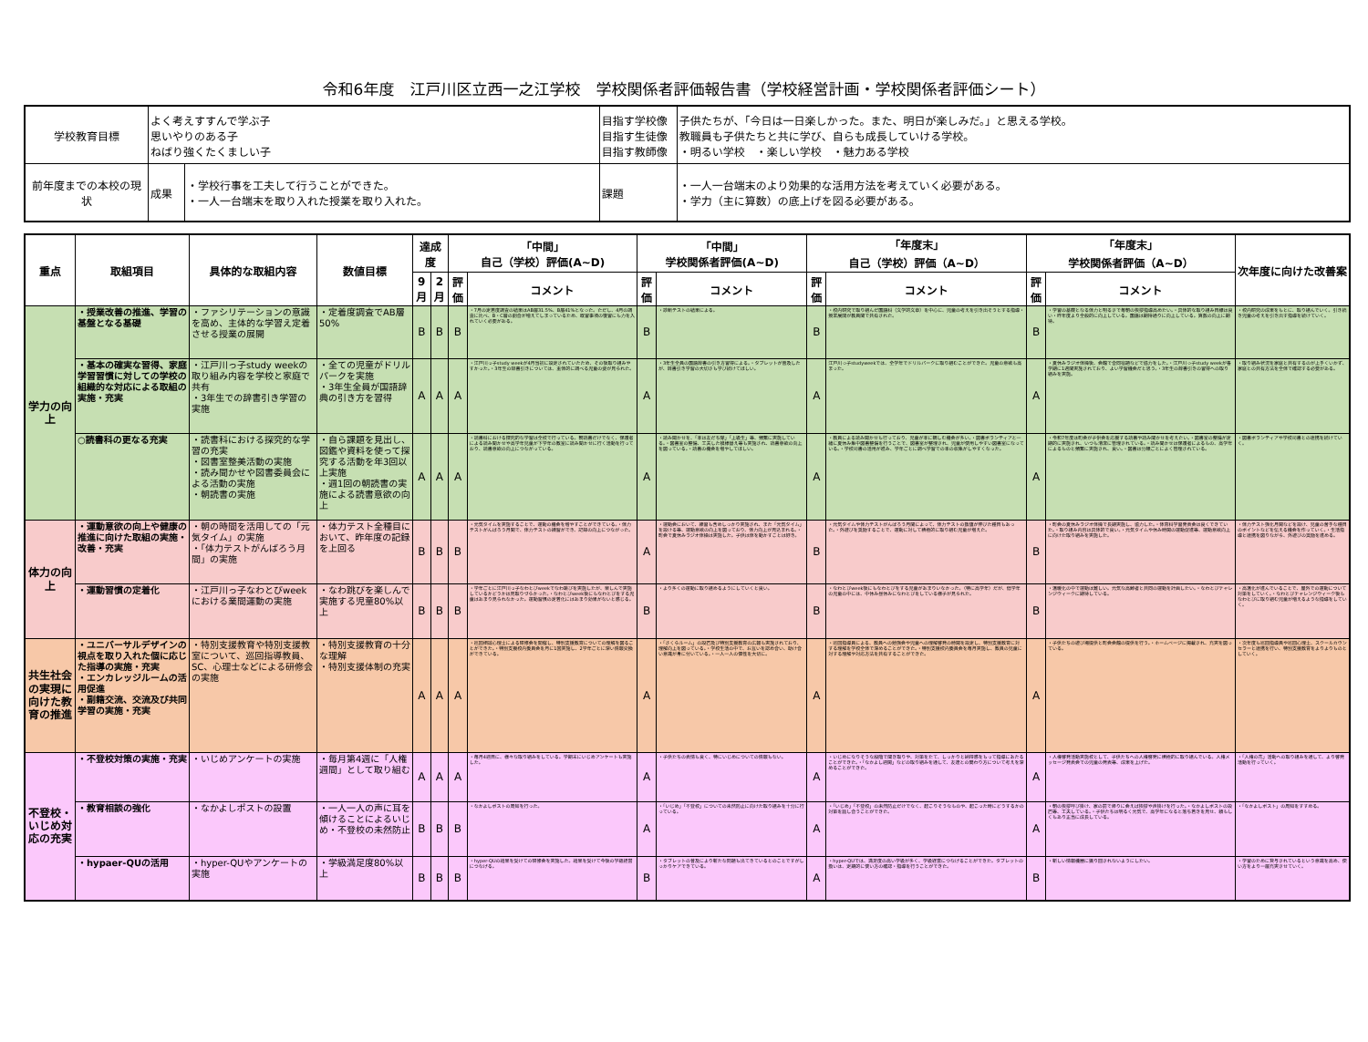令和6年度　江戸川区立西一之江学校　学校関係者評価報告書（学校経営計画・学校関係者評価シート）
| 学校教育目標 | よく考えすすんで学ぶ子 思いやりのある子 ねばり強くたくましい子 | | 目指す学校像 目指す生徒像 目指す教師像 | 子供たちが、「今日は一日楽しかった。また、明日が楽しみだ。」と思える学校。 教職員も子供たちと共に学び、自らも成長していける学校。 ・明るい学校 ・楽しい学校 ・魅力ある学校 |
| 前年度までの本校の現状 | 成果 | ・学校行事を工夫して行うことができた。 ・一人一台端末を取り入れた授業を取り入れた。 | 課題 | ・一人一台端末のより効果的な活用方法を考えていく必要がある。 ・学力（主に算数）の底上げを図る必要がある。 |
| 重点 | 取組項目 | 具体的な取組内容 | 数値目標 | 達成度 | | 「中間」 自己（学校）評価(A~D) | | 「中間」 学校関係者評価(A~D) | | 「年度末」 自己（学校）評価（A~D） | | 「年度末」 学校関係者評価（A~D） | | 次年度に向けた改善案 |
| --- | --- | --- | --- | --- | --- | --- | --- | --- | --- | --- | --- | --- | --- | --- |
| | | | | 9月 | 2月 | 評価 | コメント | 評価 | コメント | 評価 | コメント | 評価 | コメント | |
| 学力の向上 | ・授業改善の推進、学習の基盤となる基礎 | ・ファシリテーションの意識を高め、主体的な学習え定着させる授業の展開 | ・定着度調査でAB層50% | B | B | B | ・7月の定着度調査の結果はAB層31.5%、B層41%となった。ただし、4月の調査に比べ、B・C層の割合が増えてしまっているため、既習事項の復習にも力を入れていく必要がある。 | B | ・診断テストの結果による。 | B | ・校内研究で取り組んだ国語科（文学的文章）を中心に、児童の考えを引き出そうとする指導・授業展開が教員間で共有された。 | B | ・学習の基礎となる体力と明るさで毎朝の挨拶指導高めたい。・具体的な取り組み目標は良い・昨年度より全般的に向上している。国語は期待通りに向上している。算数の向上に期待。 | ・校内研究の成果をもとに、取り組んでいく。引き続き児童の考えを引き出す指導を続けていく。 |
| | ・基本の確実な習得、家庭学習習慣に対しての学校の組織的な対応による取組の実施・充実 | ・江戸川っ子study weekの取り組み内容を学校と家庭で共有 ・3年生での辞書引き学習の実施 | ・全ての児童がドリルパークを実施 ・3年生全員が国語辞典の引き方を習得 | A | A | A | ・江戸川っ子study weekが4月当初に設定されていたため、その後取り組みやすかった。・3年生の辞書引きについては、主体的に調べる児童の姿が見られた。 | A | ・3年生全員の国語辞書の引き方習得による。・タブレットが普及したが、辞書引き学習の大切さも学び続けてほしい。 | A | 江戸川っ子studyweekでは、全学年でドリルパークに取り組むことができた。児童の意欲も高まった。 | A | ・夏休みラジオ体操後、会館で合同宿題などで協力をした。・江戸川っ子study weekが各学期に1週間実施されており、よい学習機会だと思う。・3年生の辞書引きの習得への取り組みを実施。 | ・取り組み状況を家庭と共有するのが上手くいかず、家庭との共有方法を全体で確認する必要がある。 |
| | ○読書科の更なる充実 | ・読書科における探究的な学習の充実 ・図書室整美活動の実施 ・読み聞かせや図書委員会による活動の実施 ・朝読書の実施 | ・自ら課題を見出し、図鑑や資料を使って探究する活動を年3回以上実施 ・週1回の朝読書の実施による読書意欲の向上 | A | A | A | ・読書科における探究的な学習は全校で行っている。朝読書だけでなく、保護者による読み聞かせや高学年児童が下学年の教室に読み聞かせに行く活動を行っており、読書意欲の向上につながっている。 | A | ・読み聞かせを、「本は友だち隊」「上級生」等、頻繁に実施している。・図書室の整備、工夫した模様替え等も実施され、読書意欲の向上を図っている。・読書の機会を増やしてほしい。 | A | ・教員による読み聞かせも行っており、児童が本に親しむ機会が多い。・図書ボランティアと一緒に夏休み集中図書整備を行うことで、図書室が整理され、児童が使用しやすい図書室になっている。・学校司書の活用が進み、学年ごとに調べ学習での本の収集がしやすくなった。 | A | ・令和7年度は町会が子供会を応援する読書や読み聞かせを考えたい。・図書室の整備が定期的に実施され、いつも清潔に管理されている。・読み聞かせは保護者によるもの、高学年によるものと頻繁に実施され、良い。・図書は分類ごとによく管理されている。 | ・図書ボランティアや学校司書との連携を続けていく。 |
| 体力の向上 | ・運動意欲の向上や健康の推進に向けた取組の実施・改善・充実 | ・朝の時間を活用しての「元気タイム」の実施 ・「体力テストがんばろう月間」の実施 | ・体力テスト全種目において、昨年度の記録を上回る | B | B | B | ・元気タイムを実施することで、運動の機会を増やすことができている。・体力テストがんばろう月間で、体力テストの練習ができ、記録の向上につながった。 | A | ・運動会において、練習も含めしっかり実施され、また「元気タイム」を設ける等、運動意欲の向上を図っており、体力向上が見込まれる。・町会で夏休みラジオ体操は実施した。子供は体を動かすことは好き。 | B | ・元気タイムや体力テストがんばろう月間によって、体力テストの数値が伸びた種目もあった。・外遊びを奨励することで、運動に対して積極的に取り組む児童が増えた。 | B | ・町会の夏休みラジオ体操で長期実施し、協力した。・体育科学習発表会は良くできていた。・取り組み内容は具体的で良い。・元気タイムや休み時間の運動促進等、運動意欲向上に向けた取り組みを実施した。 | ・体力テスト強化月間などを設け、児童の苦手な種目のポイントなどを伝える機会を作っていく。・生活指導と連携を図りながら、外遊びの奨励を進める。 |
| | ・運動習慣の定着化 | ・江戸川っ子なわとびweekにおける業間運動の実施 | ・なわ跳びを楽しんで実施する児童80%以上 | B | B | B | ・学年ごとに江戸川っ子なわとびweekでなわ跳びを実施したが、楽しんで実施しているかどうかは見取りづらかった。・なわとびweek後にもなわとびをする児童はあまり見られなかった。運動習慣の定着化にはあまり効果がないと感じる。 | B | ・より多くの運動に取り組めるようにしていくと良い。 | B | ・なわとびweek後にもなわとびをする児童があまりいなかった。（特に高学年）だが、低学年の児童の中には、中休み昼休みになわとびをしている様子が見られた。 | B | ・温暖化の中で運動は難しい。元気な高齢者と共同の運動を計画したい。・なわとびチャレンジウィークに期待している。 | ・高温化が進んでいることで、屋外での運動について対策をしていく。・なわとびチャレンジウィーク後もなわとびに取り組む児童が増えるような指導をしていく。 |
| 共生社会の実現に向けた教育の推進 | ・ユニバーサルデザインの視点を取り入れた個に応じた指導の実施・充実 ・エンカレッジルームの活用促進 ・副籍交流、交流及び共同学習の実施・充実 | ・特別支援教育や特別支援教室について、巡回指導教員、SC、心理士などによる研修会の実施 | ・特別支援教育の十分な理解 ・特別支援体制の充実 | A | A | A | ・巡回相談心理士による研修会を開催し、特別支援教育についての理解を図ることができた。・特別支援校内委員会を月に1回実施し、2学年ごとに深い情報交換ができている。 | A | ・「さくらルーム」の設置及び特別支援教育の広報も実施されており、理解向上を図っている。・学校生活の中で、お互いを認め合い、助け合い意識が身に付いている。・一人一人の個性を大切に。 | A | ・巡回指導員による、教員への勉強会や児童への理解啓発の時間を設定し、特別支援教育に対する理解を学校全体で深めることができた。・特別支援校内委員会を毎月実施し、教員の児童に対する理解や対応方法を共有することができた。 | A | ・子供たちの遊び場提供と町会会館の提供を行う。・ホームページに掲載され、充実を図っている。 | ・次年度も巡回指導員や巡回心理士、スクールカウンセラーと連携を行い、特別支援教育をよりよりものとしていく。 |
| 不登校・いじめ対応の充実 | ・不登校対策の実施・充実 | ・いじめアンケートの実施 | ・毎月第4週に「人権週間」として取り組む | A | A | A | ・毎月4週目に、様々な取り組みをしている。学期末にいじめアンケートも実施した。 | A | ・子供たちの表情も良く、特にいじめについての情報もない。 | A | ・いじめになりそうな段階で聞き取りや、対策をたて、しっかりと納得感をもって指導にあたることができた。・「なかよし週間」などの取り組みを通して、友達との関わり方について考えを深めることができた。 | A | ・人権啓発活動実施校として、子供たちへの人権啓発に積極的に取り組んでいる。人権メッセージ発表会での児童の発表等、成果を上げた。 | ・「人権の花」活動への取り組みを通して、より啓発活動を行っていく。 |
| | ・教育相談の強化 | ・なかよしポストの設置 | ・一人一人の声に耳を傾けることによるいじめ・不登校の未然防止 | B | B | B | ・なかよしポストの周知を行った。 | A | ・「いじめ」「不登校」についての未然防止に向けた取り組みを十分に行っている。 | A | ・「いじめ」「不登校」の未然防止だけでなく、起こりそうなものや、起こった時にどうするかの対策を話し合うことができた。 | A | ・朝の挨拶呼び掛け、家の前で帰りに会えば挨拶や声掛けを行った。・なかよしポストの設置等、工夫している。・子供たちは明るく元気で、高学年になると落ち着きを見せ、頼もしくもあり正当に成長している。 | ・「なかよしポスト」の周知をすすめる。 |
| | ・hypaer-QUの活用 | ・hyper-QUやアンケートの実施 | ・学級満足度80%以上 | B | B | B | ・hyper-QUの結果を受けての研修会を実施した。結果を受けて今後の学級経営につなげる。 | B | ・タブレットの普及により新たな問題も出てきているとのことですがしっかりケアできている。 | A | ・hyper-QUでは、満足度の高い学級が多く、学級経営につなげることができた。タブレットの扱いは、定期的に使い方の確認・指導を行うことができた。 | B | ・新しい情報機器に振り回されないようにしたい。 | ・学習のために貸与されているという意識を高め、使い方をより一層充実させていく。 |